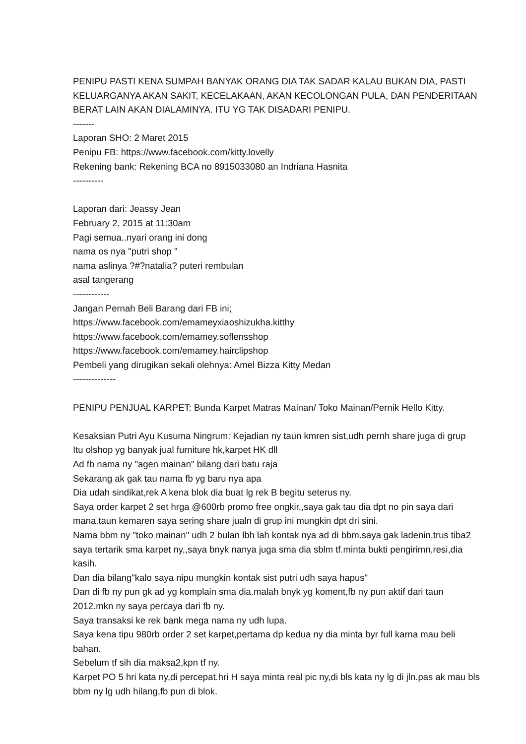PENIPU PASTI KENA SUMPAH BANYAK ORANG DIA TAK SADAR KALAU BUKAN DIA, PASTI KELUARGANYA AKAN SAKIT, KECELAKAAN, AKAN KECOLONGAN PULA, DAN PENDERITAAN BERAT LAIN AKAN DIALAMINYA. ITU YG TAK DISADARI PENIPU.
-------
Laporan SHO: 2 Maret 2015
Penipu FB: https://www.facebook.com/kitty.lovelly
Rekening bank: Rekening BCA no 8915033080 an Indriana Hasnita
----------
Laporan dari: Jeassy Jean
February 2, 2015 at 11:30am
Pagi semua..nyari orang ini dong
nama os nya "putri shop "
nama aslinya ?#?natalia? puteri rembulan
asal tangerang
------------
Jangan Pernah Beli Barang dari FB ini;
https://www.facebook.com/emameyxiaoshizukha.kitthy
https://www.facebook.com/emamey.soflensshop
https://www.facebook.com/emamey.hairclipshop
Pembeli yang dirugikan sekali olehnya: Amel Bizza Kitty Medan
--------------
PENIPU PENJUAL KARPET: Bunda Karpet Matras Mainan/ Toko Mainan/Pernik Hello Kitty.
Kesaksian Putri Ayu Kusuma Ningrum: Kejadian ny taun kmren sist,udh pernh share juga di grup
Itu olshop yg banyak jual furniture hk,karpet HK dll
Ad fb nama ny "agen mainan" bilang dari batu raja
Sekarang ak gak tau nama fb yg baru nya apa
Dia udah sindikat,rek A kena blok dia buat lg rek B begitu seterus ny.
Saya order karpet 2 set hrga @600rb promo free ongkir,,saya gak tau dia dpt no pin saya dari mana.taun kemaren saya sering share jualn di grup ini mungkin dpt dri sini.
Nama bbm ny "toko mainan" udh 2 bulan lbh lah kontak nya ad di bbm.saya gak ladenin,trus tiba2 saya tertarik sma karpet ny,,saya bnyk nanya juga sma dia sblm tf.minta bukti pengirimn,resi,dia kasih.
Dan dia bilang"kalo saya nipu mungkin kontak sist putri udh saya hapus"
Dan di fb ny pun gk ad yg komplain sma dia.malah bnyk yg koment,fb ny pun aktif dari taun 2012.mkn ny saya percaya dari fb ny.
Saya transaksi ke rek bank mega nama ny udh lupa.
Saya kena tipu 980rb order 2 set karpet,pertama dp kedua ny dia minta byr full karna mau beli bahan.
Sebelum tf sih dia maksa2,kpn tf ny.
Karpet PO 5 hri kata ny,di percepat.hri H saya minta real pic ny,di bls kata ny lg di jln.pas ak mau bls bbm ny lg udh hilang,fb pun di blok.